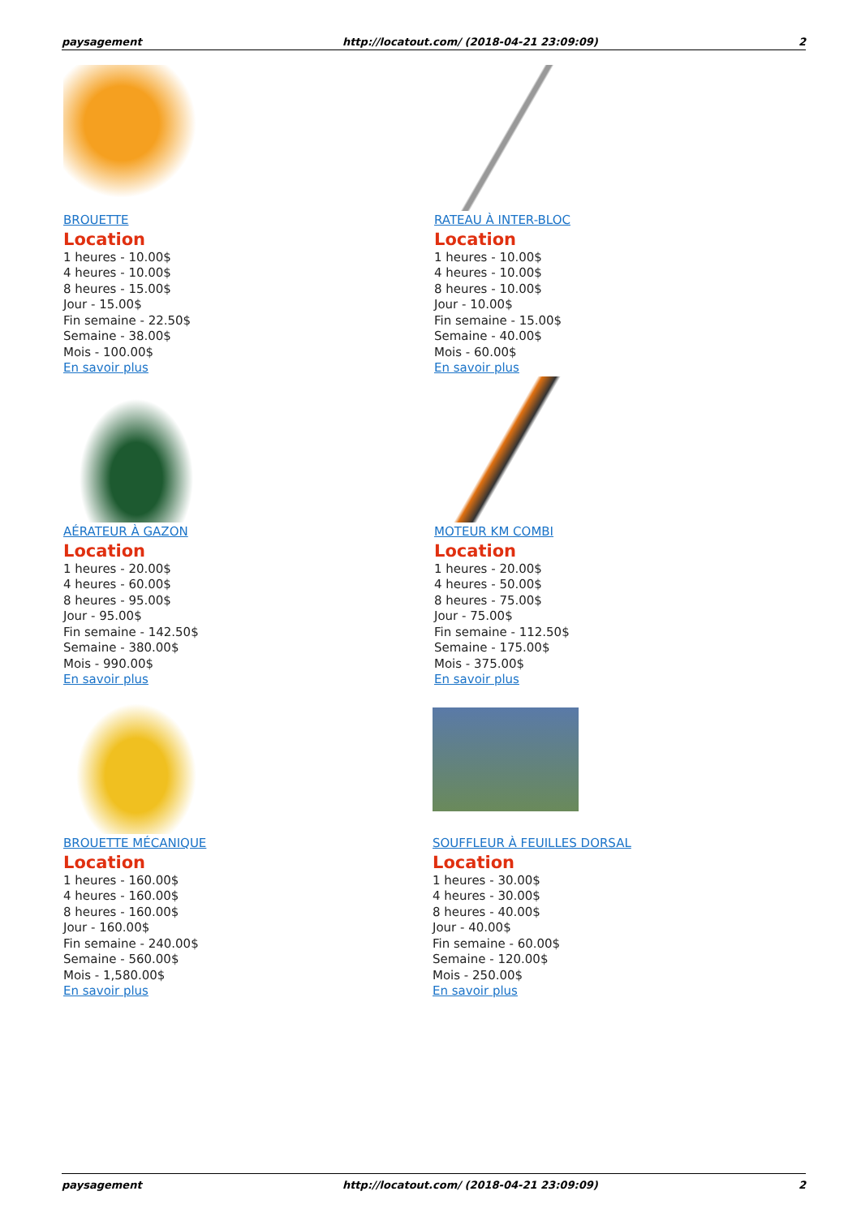paysagement http://locatout.com/ (2018-04-21 23:09:09) 2
BROUETTE
Location
1 heures - 10.00$
4 heures - 10.00$
8 heures - 15.00$
Jour - 15.00$
Fin semaine - 22.50$
Semaine - 38.00$
Mois - 100.00$
En savoir plus
RATEAU À INTER-BLOC
Location
1 heures - 10.00$
4 heures - 10.00$
8 heures - 10.00$
Jour - 10.00$
Fin semaine - 15.00$
Semaine - 40.00$
Mois - 60.00$
En savoir plus
AÉRATEUR À GAZON
Location
1 heures - 20.00$
4 heures - 60.00$
8 heures - 95.00$
Jour - 95.00$
Fin semaine - 142.50$
Semaine - 380.00$
Mois - 990.00$
En savoir plus
MOTEUR KM COMBI
Location
1 heures - 20.00$
4 heures - 50.00$
8 heures - 75.00$
Jour - 75.00$
Fin semaine - 112.50$
Semaine - 175.00$
Mois - 375.00$
En savoir plus
BROUETTE MÉCANIQUE
Location
1 heures - 160.00$
4 heures - 160.00$
8 heures - 160.00$
Jour - 160.00$
Fin semaine - 240.00$
Semaine - 560.00$
Mois - 1,580.00$
En savoir plus
SOUFFLEUR À FEUILLES DORSAL
Location
1 heures - 30.00$
4 heures - 30.00$
8 heures - 40.00$
Jour - 40.00$
Fin semaine - 60.00$
Semaine - 120.00$
Mois - 250.00$
En savoir plus
paysagement http://locatout.com/ (2018-04-21 23:09:09) 2